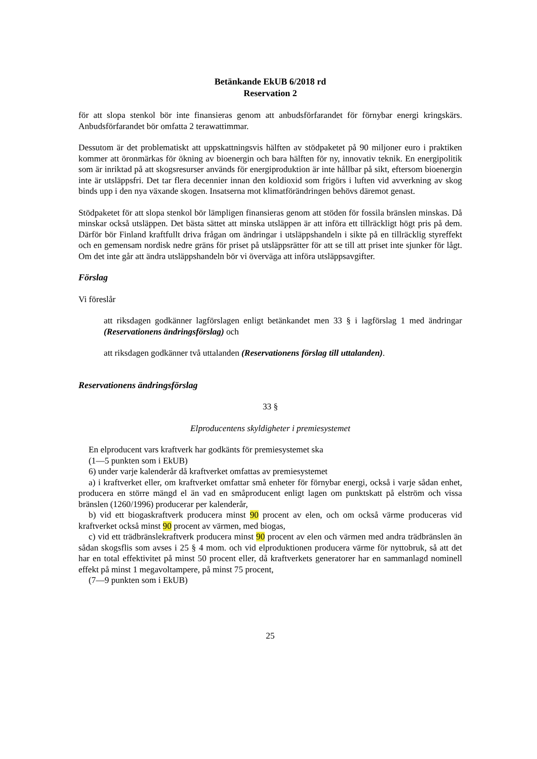Betänkande EkUB 6/2018 rd
Reservation 2
för att slopa stenkol bör inte finansieras genom att anbudsförfarandet för förnybar energi kringskärs. Anbudsförfarandet bör omfatta 2 terawattimmar.
Dessutom är det problematiskt att uppskattningsvis hälften av stödpaketet på 90 miljoner euro i praktiken kommer att öronmärkas för ökning av bioenergin och bara hälften för ny, innovativ teknik. En energipolitik som är inriktad på att skogsresurser används för energiproduktion är inte hållbar på sikt, eftersom bioenergin inte är utsläppsfri. Det tar flera decennier innan den koldioxid som frigörs i luften vid avverkning av skog binds upp i den nya växande skogen. Insatserna mot klimatförändringen behövs däremot genast.
Stödpaketet för att slopa stenkol bör lämpligen finansieras genom att stöden för fossila bränslen minskas. Då minskar också utsläppen. Det bästa sättet att minska utsläppen är att införa ett tillräckligt högt pris på dem. Därför bör Finland kraftfullt driva frågan om ändringar i utsläppshandeln i sikte på en tillräcklig styreffekt och en gemensam nordisk nedre gräns för priset på utsläppsrätter för att se till att priset inte sjunker för lågt. Om det inte går att ändra utsläppshandeln bör vi överväga att införa utsläppsavgifter.
Förslag
Vi föreslår
att riksdagen godkänner lagförslagen enligt betänkandet men 33 § i lagförslag 1 med ändringar (Reservationens ändringsförslag) och
att riksdagen godkänner två uttalanden (Reservationens förslag till uttalanden).
Reservationens ändringsförslag
33 §
Elproducentens skyldigheter i premiesystemet
En elproducent vars kraftverk har godkänts för premiesystemet ska
(1—5 punkten som i EkUB)
6) under varje kalenderår då kraftverket omfattas av premiesystemet
a) i kraftverket eller, om kraftverket omfattar små enheter för förnybar energi, också i varje sådan enhet, producera en större mängd el än vad en småproducent enligt lagen om punktskatt på elström och vissa bränslen (1260/1996) producerar per kalenderår,
b) vid ett biogaskraftverk producera minst 90 procent av elen, och om också värme produceras vid kraftverket också minst 90 procent av värmen, med biogas,
c) vid ett trädbränslekraftverk producera minst 90 procent av elen och värmen med andra trädbränslen än sådan skogsflis som avses i 25 § 4 mom. och vid elproduktionen producera värme för nyttobruk, så att det har en total effektivitet på minst 50 procent eller, då kraftverkets generatorer har en sammanlagd nominell effekt på minst 1 megavoltampere, på minst 75 procent,
(7—9 punkten som i EkUB)
25